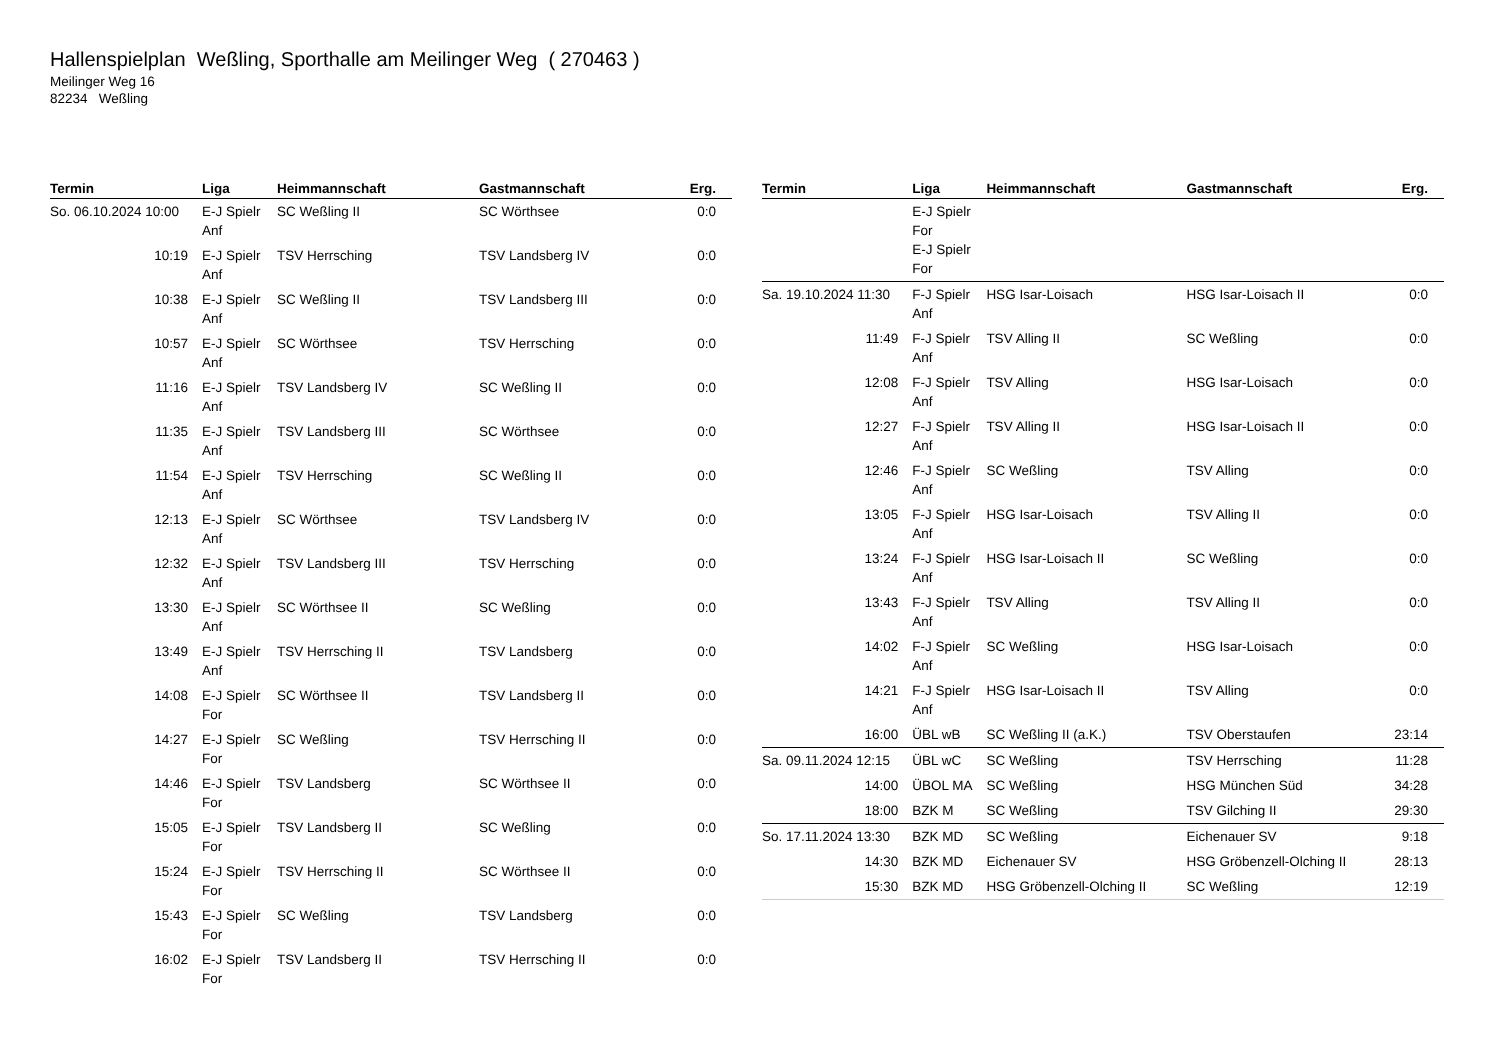Hallenspielplan Weßling, Sporthalle am Meilinger Weg ( 270463 )
Meilinger Weg 16
82234 Weßling
| Termin | Liga | Heimmannschaft | Gastmannschaft | Erg. |
| --- | --- | --- | --- | --- |
| So. 06.10.2024 10:00 | E-J Spielr Anf | SC Weßling II | SC Wörthsee | 0:0 |
| 10:19 | E-J Spielr Anf | TSV Herrsching | TSV Landsberg IV | 0:0 |
| 10:38 | E-J Spielr Anf | SC Weßling II | TSV Landsberg III | 0:0 |
| 10:57 | E-J Spielr Anf | SC Wörthsee | TSV Herrsching | 0:0 |
| 11:16 | E-J Spielr Anf | TSV Landsberg IV | SC Weßling II | 0:0 |
| 11:35 | E-J Spielr Anf | TSV Landsberg III | SC Wörthsee | 0:0 |
| 11:54 | E-J Spielr Anf | TSV Herrsching | SC Weßling II | 0:0 |
| 12:13 | E-J Spielr Anf | SC Wörthsee | TSV Landsberg IV | 0:0 |
| 12:32 | E-J Spielr Anf | TSV Landsberg III | TSV Herrsching | 0:0 |
| 13:30 | E-J Spielr Anf | SC Wörthsee II | SC Weßling | 0:0 |
| 13:49 | E-J Spielr Anf | TSV Herrsching II | TSV Landsberg | 0:0 |
| 14:08 | E-J Spielr For | SC Wörthsee II | TSV Landsberg II | 0:0 |
| 14:27 | E-J Spielr For | SC Weßling | TSV Herrsching II | 0:0 |
| 14:46 | E-J Spielr For | TSV Landsberg | SC Wörthsee II | 0:0 |
| 15:05 | E-J Spielr For | TSV Landsberg II | SC Weßling | 0:0 |
| 15:24 | E-J Spielr For | TSV Herrsching II | SC Wörthsee II | 0:0 |
| 15:43 | E-J Spielr For | SC Weßling | TSV Landsberg | 0:0 |
| 16:02 | E-J Spielr For | TSV Landsberg II | TSV Herrsching II | 0:0 |
| Termin | Liga | Heimmannschaft | Gastmannschaft | Erg. |
| --- | --- | --- | --- | --- |
| | E-J Spielr For E-J Spielr For | | | |
| Sa. 19.10.2024 11:30 | F-J Spielr Anf | HSG Isar-Loisach | HSG Isar-Loisach II | 0:0 |
| 11:49 | F-J Spielr Anf | TSV Alling II | SC Weßling | 0:0 |
| 12:08 | F-J Spielr Anf | TSV Alling | HSG Isar-Loisach | 0:0 |
| 12:27 | F-J Spielr Anf | TSV Alling II | HSG Isar-Loisach II | 0:0 |
| 12:46 | F-J Spielr Anf | SC Weßling | TSV Alling | 0:0 |
| 13:05 | F-J Spielr Anf | HSG Isar-Loisach | TSV Alling II | 0:0 |
| 13:24 | F-J Spielr Anf | HSG Isar-Loisach II | SC Weßling | 0:0 |
| 13:43 | F-J Spielr Anf | TSV Alling | TSV Alling II | 0:0 |
| 14:02 | F-J Spielr Anf | SC Weßling | HSG Isar-Loisach | 0:0 |
| 14:21 | F-J Spielr Anf | HSG Isar-Loisach II | TSV Alling | 0:0 |
| 16:00 | ÜBL wB | SC Weßling II (a.K.) | TSV Oberstaufen | 23:14 |
| Sa. 09.11.2024 12:15 | ÜBL wC | SC Weßling | TSV Herrsching | 11:28 |
| 14:00 | ÜBOL MA | SC Weßling | HSG München Süd | 34:28 |
| 18:00 | BZK M | SC Weßling | TSV Gilching II | 29:30 |
| So. 17.11.2024 13:30 | BZK MD | SC Weßling | Eichenauer SV | 9:18 |
| 14:30 | BZK MD | Eichenauer SV | HSG Gröbenzell-Olching II | 28:13 |
| 15:30 | BZK MD | HSG Gröbenzell-Olching II | SC Weßling | 12:19 |